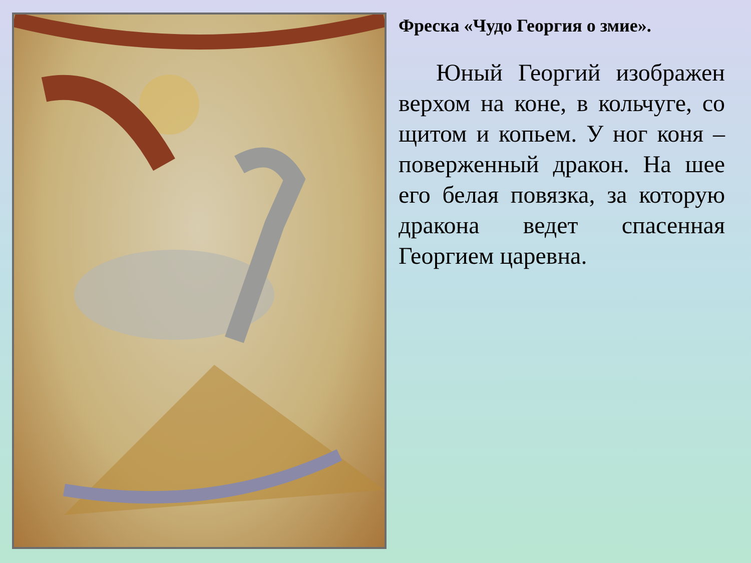Фреска «Чудо Георгия о змие».
Юный Георгий изображен верхом на коне, в кольчуге, со щитом и копьем. У ног коня – поверженный дракон. На шее его белая повязка, за которую дракона ведет спасенная Георгием царевна.